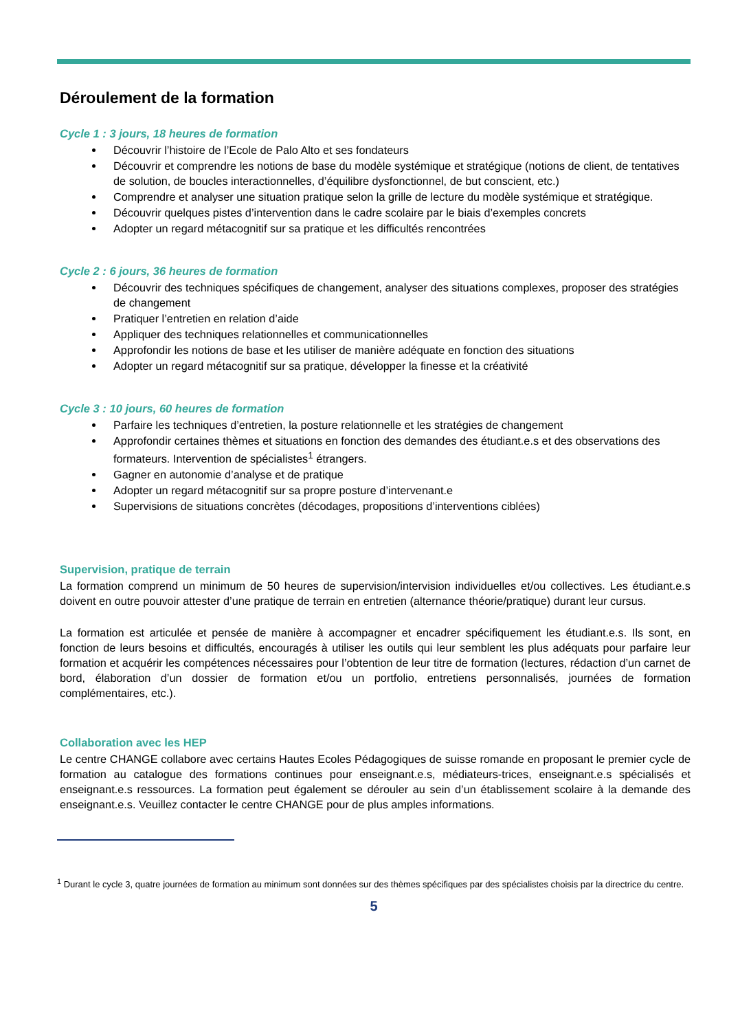Déroulement de la formation
Cycle 1 : 3 jours, 18 heures de formation
Découvrir l’histoire de l’Ecole de Palo Alto et ses fondateurs
Découvrir et comprendre les notions de base du modèle systémique et stratégique (notions de client, de tentatives de solution, de boucles interactionnelles, d’équilibre dysfonctionnel, de but conscient, etc.)
Comprendre et analyser une situation pratique selon la grille de lecture du modèle systémique et stratégique.
Découvrir quelques pistes d’intervention dans le cadre scolaire par le biais d’exemples concrets
Adopter un regard métacognitif sur sa pratique et les difficultés rencontrées
Cycle 2 : 6 jours, 36 heures de formation
Découvrir des techniques spécifiques de changement, analyser des situations complexes, proposer des stratégies de changement
Pratiquer l’entretien en relation d’aide
Appliquer des techniques relationnelles et communicationnelles
Approfondir les notions de base et les utiliser de manière adéquate en fonction des situations
Adopter un regard métacognitif sur sa pratique, développer la finesse et la créativité
Cycle 3 : 10 jours, 60 heures de formation
Parfaire les techniques d’entretien, la posture relationnelle et les stratégies de changement
Approfondir certaines thèmes et situations en fonction des demandes des étudiant.e.s et des observations des formateurs. Intervention de spécialistes<sup>1</sup> étrangers.
Gagner en autonomie d’analyse et de pratique
Adopter un regard métacognitif sur sa propre posture d’intervenant.e
Supervisions de situations concrètes (décodages, propositions d’interventions ciblées)
Supervision, pratique de terrain
La formation comprend un minimum de 50 heures de supervision/intervision individuelles et/ou collectives. Les étudiant.e.s doivent en outre pouvoir attester d’une pratique de terrain en entretien (alternance théorie/pratique) durant leur cursus.
La formation est articulée et pensée de manière à accompagner et encadrer spécifiquement les étudiant.e.s. Ils sont, en fonction de leurs besoins et difficultés, encouragés à utiliser les outils qui leur semblent les plus adéquats pour parfaire leur formation et acquérir les compétences nécessaires pour l’obtention de leur titre de formation (lectures, rédaction d’un carnet de bord, élaboration d’un dossier de formation et/ou un portfolio, entretiens personnalisés, journées de formation complémentaires, etc.).
Collaboration avec les HEP
Le centre CHANGE collabore avec certains Hautes Ecoles Pédagogiques de suisse romande en proposant le premier cycle de formation au catalogue des formations continues pour enseignant.e.s, médiateurs-trices, enseignant.e.s spécialisés et enseignant.e.s ressources. La formation peut également se dérouler au sein d’un établissement scolaire à la demande des enseignant.e.s. Veuillez contacter le centre CHANGE pour de plus amples informations.
<sup>1</sup> Durant le cycle 3, quatre journées de formation au minimum sont données sur des thèmes spécifiques par des spécialistes choisis par la directrice du centre.
5